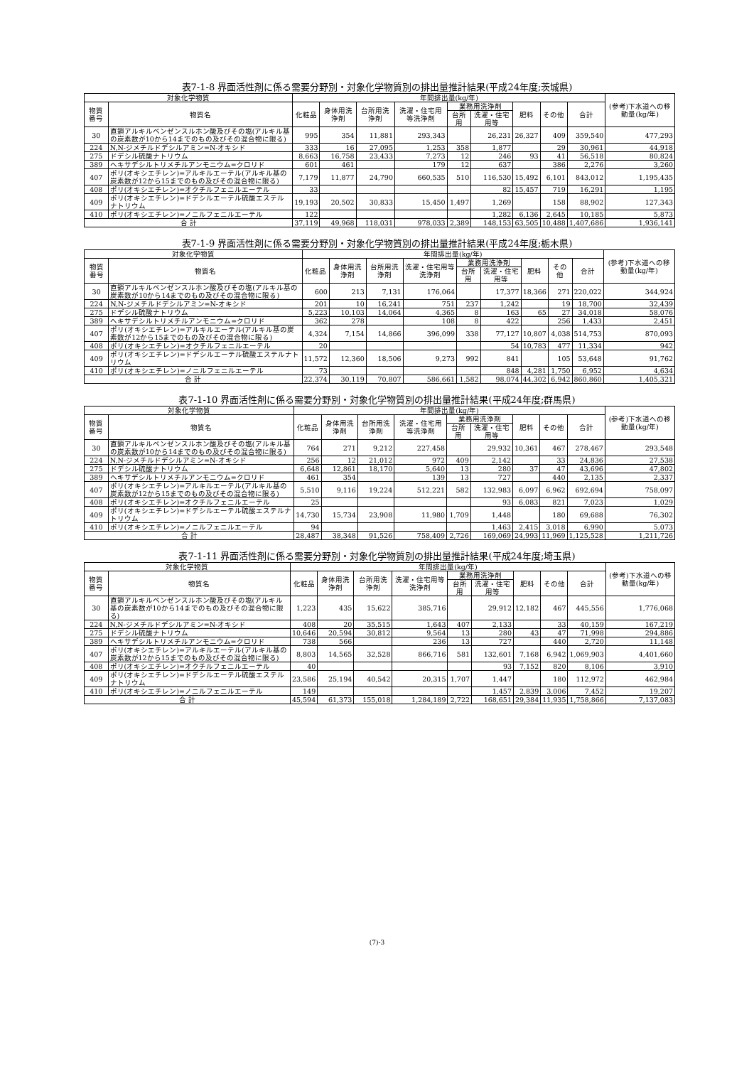表7-1-8 界面活性剤に係る需要分野別・対象化学物質別の排出量推計結果(平成24年度;茨城県)
| 対象化学物質 | | 年間排出量(kg/年) | | | | | | | | | (参考)下水道への移動量(kg/年) |
| --- | --- | --- | --- | --- | --- | --- | --- | --- | --- | --- | --- |
| 物質番号 | 物質名 | 化粧品 | 身体用洗浄剤 | 台所用洗浄剤 | 洗濯・住宅用等洗浄剤 | 業務用洗浄剤 | | 肥料 | その他 | 合計 | |
| | | | | | | 台所用 | 洗濯・住宅用等 | | | | |
| 30 | 直鎖アルキルベンゼンスルホン酸及びその塩(アルキル基の炭素数が10から14までのもの及びその混合物に限る) | 995 | 354 | 11,881 | 293,343 | | 26,231 | 26,327 | 409 | 359,540 | 477,293 |
| 224 | N,N-ジメチルドデシルアミン=N-オキシド | 333 | 16 | 27,095 | 1,253 | 358 | 1,877 | | 29 | 30,961 | 44,918 |
| 275 | ドデシル硫酸ナトリウム | 8,663 | 16,758 | 23,433 | 7,273 | 12 | 246 | 93 | 41 | 56,518 | 80,824 |
| 389 | ヘキサデシルトリメチルアンモニウム=クロリド | 601 | 461 | | 179 | 12 | 637 | | 386 | 2,276 | 3,260 |
| 407 | ポリ(オキシエチレン)=アルキルエーテル(アルキル基の炭素数が12から15までのもの及びその混合物に限る) | 7,179 | 11,877 | 24,790 | 660,535 | 510 | 116,530 | 15,492 | 6,101 | 843,012 | 1,195,435 |
| 408 | ポリ(オキシエチレン)=オクチルフェニルエーテル | 33 | | | | | 82 | 15,457 | 719 | 16,291 | 1,195 |
| 409 | ポリ(オキシエチレン)=ドデシルエーテル硫酸エステルナトリウム | 19,193 | 20,502 | 30,833 | 15,450 | 1,497 | 1,269 | | 158 | 88,902 | 127,343 |
| 410 | ポリ(オキシエチレン)=ノニルフェニルエーテル | 122 | | | | | 1,282 | 6,136 | 2,645 | 10,185 | 5,873 |
| 合 計 | | 37,119 | 49,968 | 118,031 | 978,033 | 2,389 | 148,153 | 63,505 | 10,488 | 1,407,686 | 1,936,141 |
表7-1-9 界面活性剤に係る需要分野別・対象化学物質別の排出量推計結果(平成24年度;栃木県)
| 対象化学物質 | | 年間排出量(kg/年) | | | | | | | | | (参考)下水道への移動量(kg/年) |
| --- | --- | --- | --- | --- | --- | --- | --- | --- | --- | --- | --- |
| 物質番号 | 物質名 | 化粧品 | 身体用洗浄剤 | 台所用洗浄剤 | 洗濯・住宅用等洗浄剤 | 業務用洗浄剤 | | 肥料 | その他 | 合計 | |
| | | | | | | 台所用 | 洗濯・住宅用等 | | | | |
| 30 | 直鎖アルキルベンゼンスルホン酸及びその塩(アルキル基の炭素数が10から14までのもの及びその混合物に限る) | 600 | 213 | 7,131 | 176,064 | | 17,377 | 18,366 | 271 | 220,022 | 344,924 |
| 224 | N,N-ジメチルドデシルアミン=N-オキシド | 201 | 10 | 16,241 | 751 | 237 | 1,242 | | 19 | 18,700 | 32,439 |
| 275 | ドデシル硫酸ナトリウム | 5,223 | 10,103 | 14,064 | 4,365 | 8 | 163 | 65 | 27 | 34,018 | 58,076 |
| 389 | ヘキサデシルトリメチルアンモニウム=クロリド | 362 | 278 | | 108 | 8 | 422 | | 256 | 1,433 | 2,451 |
| 407 | ポリ(オキシエチレン)=アルキルエーテル(アルキル基の炭素数が12から15までのもの及びその混合物に限る) | 4,324 | 7,154 | 14,866 | 396,099 | 338 | 77,127 | 10,807 | 4,038 | 514,753 | 870,093 |
| 408 | ポリ(オキシエチレン)=オクチルフェニルエーテル | 20 | | | | | 54 | 10,783 | 477 | 11,334 | 942 |
| 409 | ポリ(オキシエチレン)=ドデシルエーテル硫酸エステルナトリウム | 11,572 | 12,360 | 18,506 | 9,273 | 992 | 841 | | 105 | 53,648 | 91,762 |
| 410 | ポリ(オキシエチレン)=ノニルフェニルエーテル | 73 | | | | | 848 | 4,281 | 1,750 | 6,952 | 4,634 |
| 合 計 | | 22,374 | 30,119 | 70,807 | 586,661 | 1,582 | 98,074 | 44,302 | 6,942 | 860,860 | 1,405,321 |
表7-1-10 界面活性剤に係る需要分野別・対象化学物質別の排出量推計結果(平成24年度;群馬県)
| 対象化学物質 | | 年間排出量(kg/年) | | | | | | | | | (参考)下水道への移動量(kg/年) |
| --- | --- | --- | --- | --- | --- | --- | --- | --- | --- | --- | --- |
| 物質番号 | 物質名 | 化粧品 | 身体用洗浄剤 | 台所用洗浄剤 | 洗濯・住宅用等洗浄剤 | 業務用洗浄剤 | | 肥料 | その他 | 合計 | |
| | | | | | | 台所用 | 洗濯・住宅用等 | | | | |
| 30 | 直鎖アルキルベンゼンスルホン酸及びその塩(アルキル基の炭素数が10から14までのもの及びその混合物に限る) | 764 | 271 | 9,212 | 227,458 | | 29,932 | 10,361 | 467 | 278,467 | 293,548 |
| 224 | N,N-ジメチルドデシルアミン=N-オキシド | 256 | 12 | 21,012 | 972 | 409 | 2,142 | | 33 | 24,836 | 27,538 |
| 275 | ドデシル硫酸ナトリウム | 6,648 | 12,861 | 18,170 | 5,640 | 13 | 280 | 37 | 47 | 43,696 | 47,802 |
| 389 | ヘキサデシルトリメチルアンモニウム=クロリド | 461 | 354 | | 139 | 13 | 727 | | 440 | 2,135 | 2,337 |
| 407 | ポリ(オキシエチレン)=アルキルエーテル(アルキル基の炭素数が12から15までのもの及びその混合物に限る) | 5,510 | 9,116 | 19,224 | 512,221 | 582 | 132,983 | 6,097 | 6,962 | 692,694 | 758,097 |
| 408 | ポリ(オキシエチレン)=オクチルフェニルエーテル | 25 | | | | | 93 | 6,083 | 821 | 7,023 | 1,029 |
| 409 | ポリ(オキシエチレン)=ドデシルエーテル硫酸エステルナトリウム | 14,730 | 15,734 | 23,908 | 11,980 | 1,709 | 1,448 | | 180 | 69,688 | 76,302 |
| 410 | ポリ(オキシエチレン)=ノニルフェニルエーテル | 94 | | | | | 1,463 | 2,415 | 3,018 | 6,990 | 5,073 |
| 合 計 | | 28,487 | 38,348 | 91,526 | 758,409 | 2,726 | 169,069 | 24,993 | 11,969 | 1,125,528 | 1,211,726 |
表7-1-11 界面活性剤に係る需要分野別・対象化学物質別の排出量推計結果(平成24年度;埼玉県)
| 対象化学物質 | | 年間排出量(kg/年) | | | | | | | | | (参考)下水道への移動量(kg/年) |
| --- | --- | --- | --- | --- | --- | --- | --- | --- | --- | --- | --- |
| 物質番号 | 物質名 | 化粧品 | 身体用洗浄剤 | 台所用洗浄剤 | 洗濯・住宅用等洗浄剤 | 業務用洗浄剤 | | 肥料 | その他 | 合計 | |
| | | | | | | 台所用 | 洗濯・住宅用等 | | | | |
| 30 | 直鎖アルキルベンゼンスルホン酸及びその塩(アルキル基の炭素数が10から14までのもの及びその混合物に限る) | 1,223 | 435 | 15,622 | 385,716 | | 29,912 | 12,182 | 467 | 445,556 | 1,776,068 |
| 224 | N,N-ジメチルドデシルアミン=N-オキシド | 408 | 20 | 35,515 | 1,643 | 407 | 2,133 | | 33 | 40,159 | 167,219 |
| 275 | ドデシル硫酸ナトリウム | 10,646 | 20,594 | 30,812 | 9,564 | 13 | 280 | 43 | 47 | 71,998 | 294,886 |
| 389 | ヘキサデシルトリメチルアンモニウム=クロリド | 738 | 566 | | 236 | 13 | 727 | | 440 | 2,720 | 11,148 |
| 407 | ポリ(オキシエチレン)=アルキルエーテル(アルキル基の炭素数が12から15までのもの及びその混合物に限る) | 8,803 | 14,565 | 32,528 | 866,716 | 581 | 132,601 | 7,168 | 6,942 | 1,069,903 | 4,401,660 |
| 408 | ポリ(オキシエチレン)=オクチルフェニルエーテル | 40 | | | | | 93 | 7,152 | 820 | 8,106 | 3,910 |
| 409 | ポリ(オキシエチレン)=ドデシルエーテル硫酸エステルナトリウム | 23,586 | 25,194 | 40,542 | 20,315 | 1,707 | 1,447 | | 180 | 112,972 | 462,984 |
| 410 | ポリ(オキシエチレン)=ノニルフェニルエーテル | 149 | | | | | 1,457 | 2,839 | 3,006 | 7,452 | 19,207 |
| 合 計 | | 45,594 | 61,373 | 155,018 | 1,284,189 | 2,722 | 168,651 | 29,384 | 11,935 | 1,758,866 | 7,137,083 |
(7)-3